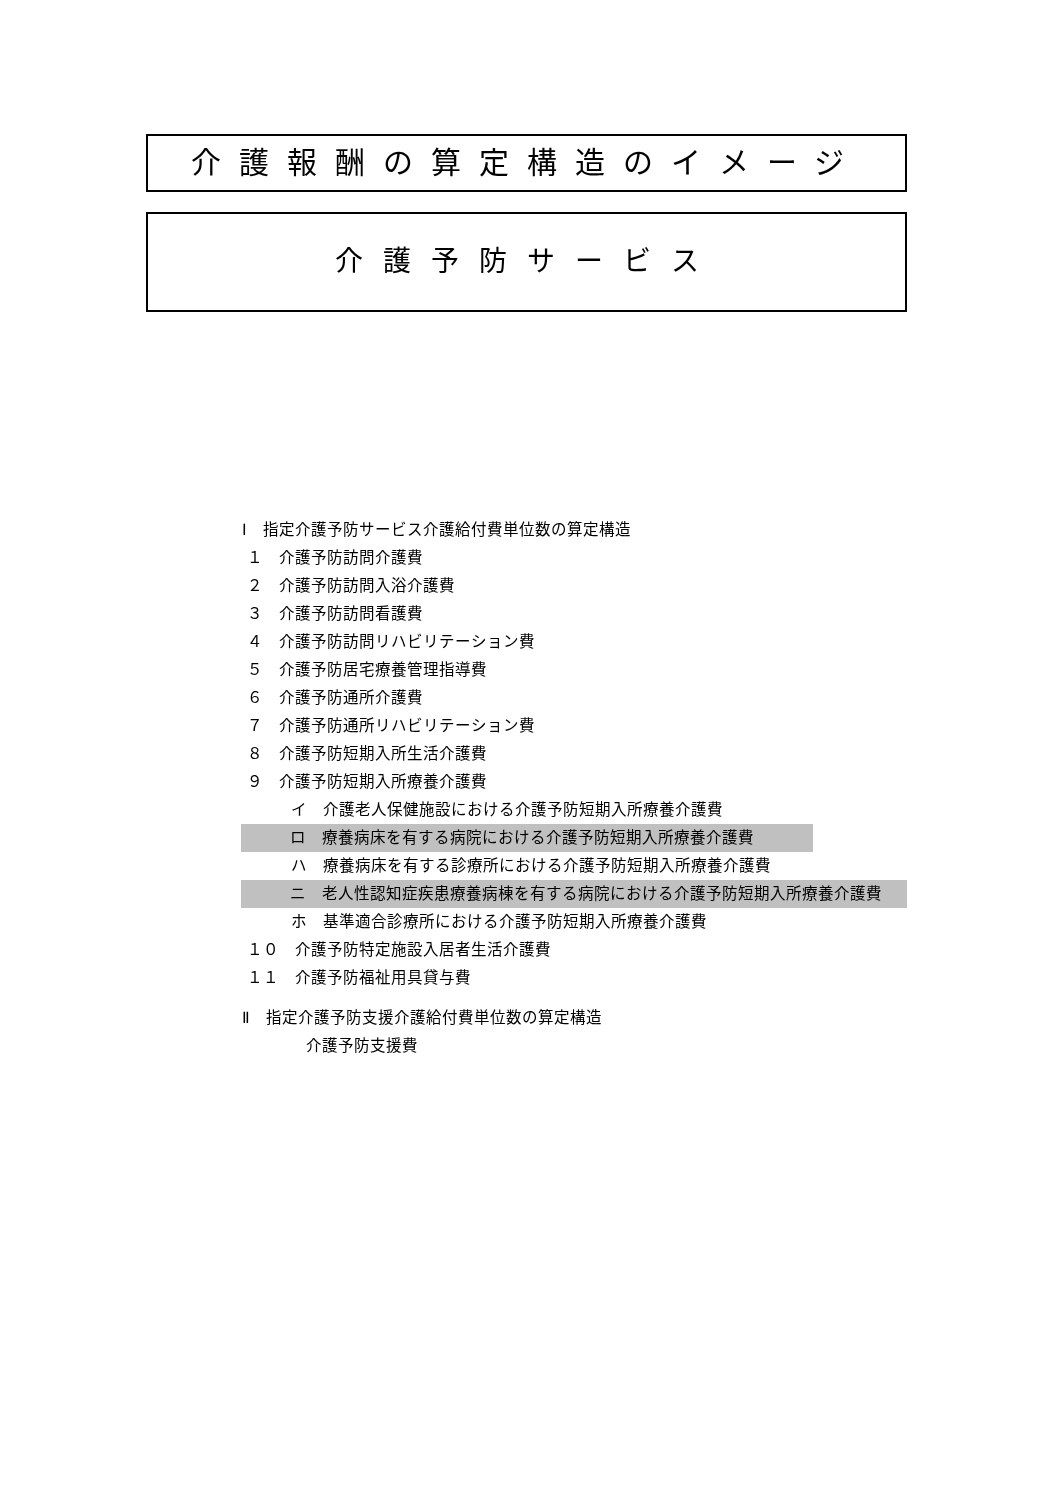介護報酬の算定構造のイメージ
介護予防サービス
Ⅰ　指定介護予防サービス介護給付費単位数の算定構造
１　介護予防訪問介護費
２　介護予防訪問入浴介護費
３　介護予防訪問看護費
４　介護予防訪問リハビリテーション費
５　介護予防居宅療養管理指導費
６　介護予防通所介護費
７　介護予防通所リハビリテーション費
８　介護予防短期入所生活介護費
９　介護予防短期入所療養介護費
イ　介護老人保健施設における介護予防短期入所療養介護費
ロ　療養病床を有する病院における介護予防短期入所療養介護費
ハ　療養病床を有する診療所における介護予防短期入所療養介護費
ニ　老人性認知症疾患療養病棟を有する病院における介護予防短期入所療養介護費
ホ　基準適合診療所における介護予防短期入所療養介護費
１０　介護予防特定施設入居者生活介護費
１１　介護予防福祉用具貸与費
Ⅱ　指定介護予防支援介護給付費単位数の算定構造
介護予防支援費